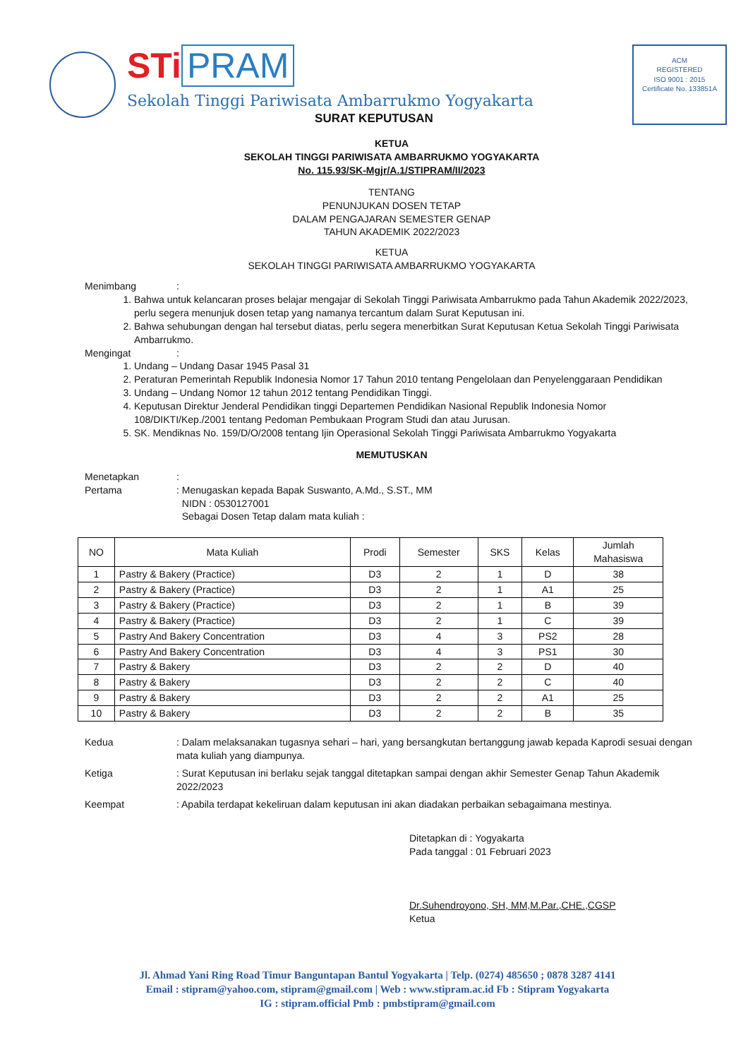STi PRAM
Sekolah Tinggi Pariwisata Ambarrukmo Yogyakarta
SURAT KEPUTUSAN
ACM
REGISTERED
ISO 9001 : 2015
Certificate No. 133851A
KETUA
SEKOLAH TINGGI PARIWISATA AMBARRUKMO YOGYAKARTA
No. 115.93/SK-Mgjr/A.1/STIPRAM/II/2023
TENTANG
PENUNJUKAN DOSEN TETAP
DALAM PENGAJARAN SEMESTER GENAP
TAHUN AKADEMIK 2022/2023
KETUA
SEKOLAH TINGGI PARIWISATA AMBARRUKMO YOGYAKARTA
Menimbang:
1. Bahwa untuk kelancaran proses belajar mengajar di Sekolah Tinggi Pariwisata Ambarrukmo pada Tahun Akademik 2022/2023, perlu segera menunjuk dosen tetap yang namanya tercantum dalam Surat Keputusan ini.
2. Bahwa sehubungan dengan hal tersebut diatas, perlu segera menerbitkan Surat Keputusan Ketua Sekolah Tinggi Pariwisata Ambarrukmo.
Mengingat:
1. Undang – Undang Dasar 1945 Pasal 31
2. Peraturan Pemerintah Republik Indonesia Nomor 17 Tahun 2010 tentang Pengelolaan dan Penyelenggaraan Pendidikan
3. Undang – Undang Nomor 12 tahun 2012 tentang Pendidikan Tinggi.
4. Keputusan Direktur Jenderal Pendidikan tinggi Departemen Pendidikan Nasional Republik Indonesia Nomor 108/DIKTI/Kep./2001 tentang Pedoman Pembukaan Program Studi dan atau Jurusan.
5. SK. Mendiknas No. 159/D/O/2008 tentang Ijin Operasional Sekolah Tinggi Pariwisata Ambarrukmo Yogyakarta
MEMUTUSKAN
Menetapkan:
Pertama: Menugaskan kepada Bapak Suswanto, A.Md., S.ST., MM
NIDN : 0530127001
Sebagai Dosen Tetap dalam mata kuliah :
| NO | Mata Kuliah | Prodi | Semester | SKS | Kelas | Jumlah Mahasiswa |
| --- | --- | --- | --- | --- | --- | --- |
| 1 | Pastry & Bakery (Practice) | D3 | 2 | 1 | D | 38 |
| 2 | Pastry & Bakery (Practice) | D3 | 2 | 1 | A1 | 25 |
| 3 | Pastry & Bakery (Practice) | D3 | 2 | 1 | B | 39 |
| 4 | Pastry & Bakery (Practice) | D3 | 2 | 1 | C | 39 |
| 5 | Pastry And Bakery Concentration | D3 | 4 | 3 | PS2 | 28 |
| 6 | Pastry And Bakery Concentration | D3 | 4 | 3 | PS1 | 30 |
| 7 | Pastry & Bakery | D3 | 2 | 2 | D | 40 |
| 8 | Pastry & Bakery | D3 | 2 | 2 | C | 40 |
| 9 | Pastry & Bakery | D3 | 2 | 2 | A1 | 25 |
| 10 | Pastry & Bakery | D3 | 2 | 2 | B | 35 |
Kedua: Dalam melaksanakan tugasnya sehari – hari, yang bersangkutan bertanggung jawab kepada Kaprodi sesuai dengan mata kuliah yang diampunya.
Ketiga: Surat Keputusan ini berlaku sejak tanggal ditetapkan sampai dengan akhir Semester Genap Tahun Akademik 2022/2023
Keempat: Apabila terdapat kekeliruan dalam keputusan ini akan diadakan perbaikan sebagaimana mestinya.
Ditetapkan di : Yogyakarta
Pada tanggal : 01 Februari 2023
Dr.Suhendroyono, SH, MM,M.Par.,CHE.,CGSP
Ketua
Jl. Ahmad Yani Ring Road Timur Banguntapan Bantul Yogyakarta | Telp. (0274) 485650 ; 0878 3287 4141
Email : stipram@yahoo.com, stipram@gmail.com | Web : www.stipram.ac.id Fb : Stipram Yogyakarta
IG : stipram.official Pmb : pmbstipram@gmail.com